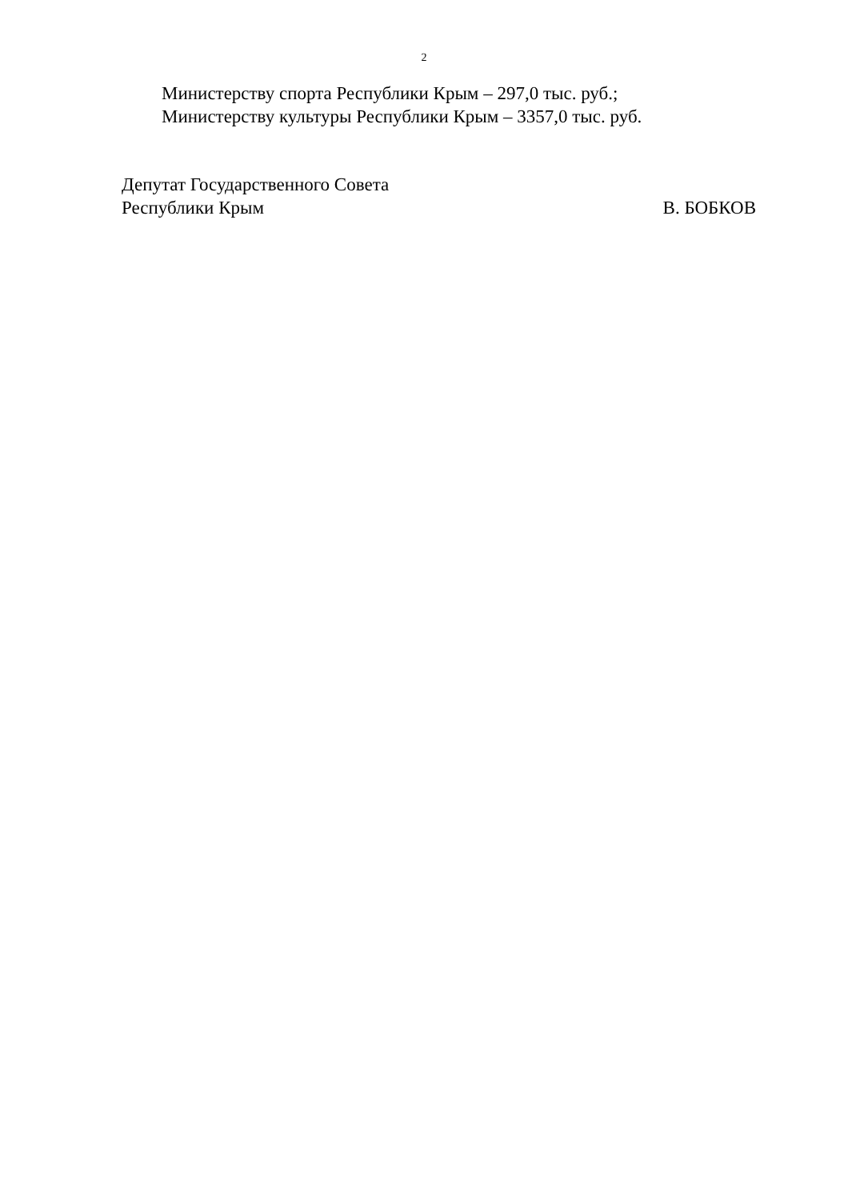2
Министерству спорта Республики Крым – 297,0 тыс. руб.;
Министерству культуры Республики Крым – 3357,0 тыс. руб.
Депутат Государственного Совета
Республики Крым В. БОБКОВ